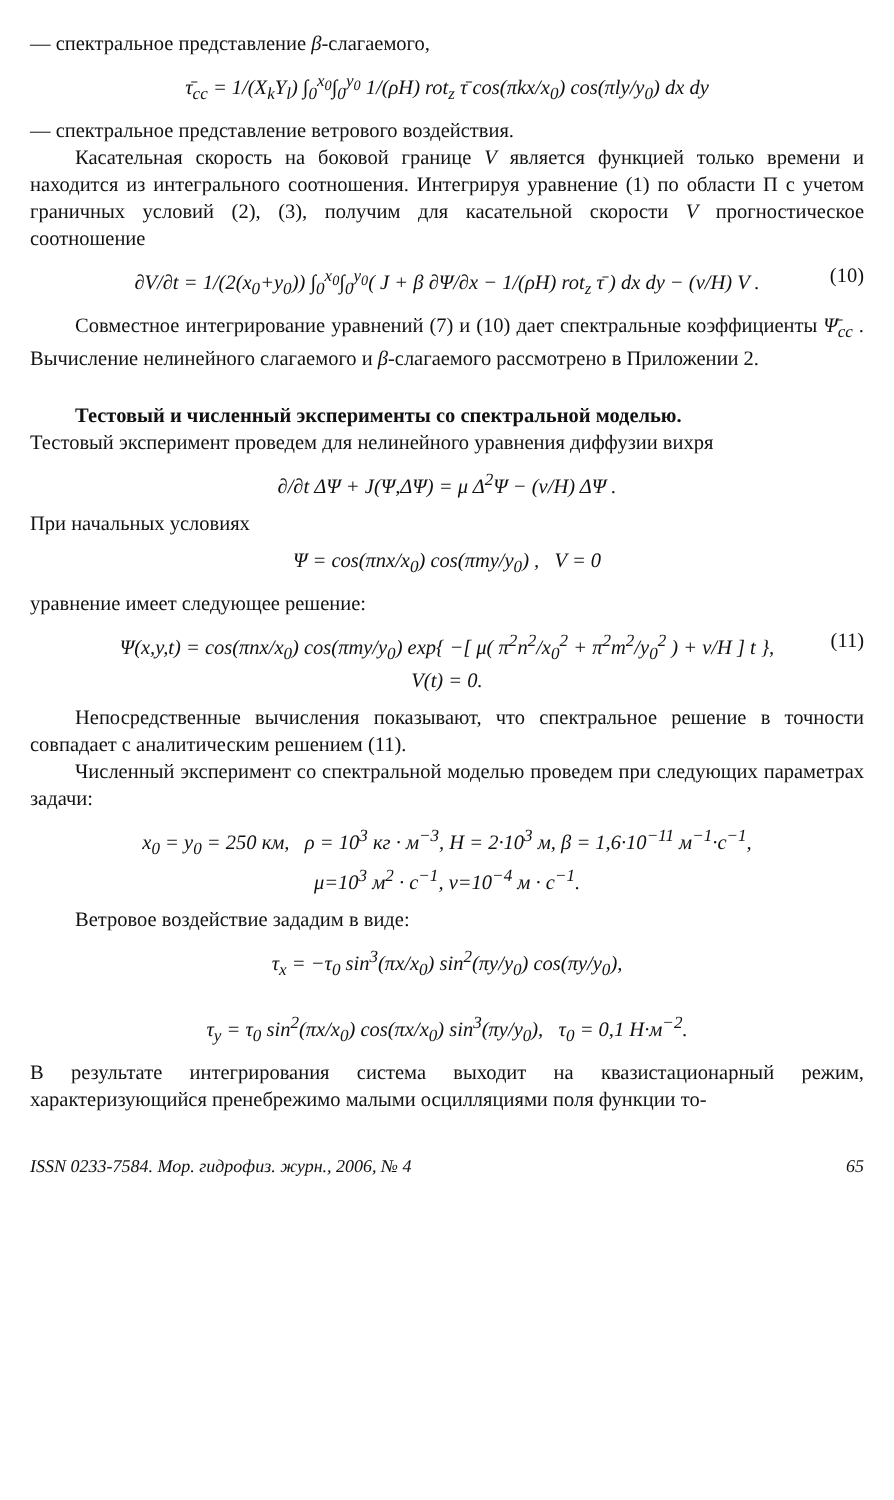— спектральное представление β-слагаемого,
τ̄<sub>cc</sub> = 1/(X<sub>k</sub>Y<sub>l</sub>) ∫<sub>0</sub><sup>x<sub>0</sub></sup>∫<sub>0</sub><sup>y<sub>0</sub></sup> 1/(ρH) rot<sub>z</sub> τ̄ cos(πkx/x<sub>0</sub>) cos(πly/y<sub>0</sub>) dx dy
— спектральное представление ветрового воздействия.
Касательная скорость на боковой границе V является функцией только времени и находится из интегрального соотношения. Интегрируя уравнение (1) по области П с учетом граничных условий (2), (3), получим для касательной скорости V прогностическое соотношение
∂V/∂t = 1/(2(x<sub>0</sub>+y<sub>0</sub>)) ∫<sub>0</sub><sup>x<sub>0</sub></sup>∫<sub>0</sub><sup>y<sub>0</sub></sup>( J + β ∂Ψ/∂x − 1/(ρH) rot<sub>z</sub> τ̄ ) dx dy − (ν/H) V . (10)
Совместное интегрирование уравнений (7) и (10) дает спектральные коэффициенты Ψ̄<sub>cc</sub> . Вычисление нелинейного слагаемого и β-слагаемого рассмотрено в Приложении 2.
Тестовый и численный эксперименты со спектральной моделью.
Тестовый эксперимент проведем для нелинейного уравнения диффузии вихря
∂/∂t ΔΨ + J(Ψ,ΔΨ) = μ Δ<sup>2</sup>Ψ − (ν/H) ΔΨ .
При начальных условиях
Ψ = cos(πnx/x<sub>0</sub>) cos(πmy/y<sub>0</sub>) , V = 0
уравнение имеет следующее решение:
Ψ(x,y,t) = cos(πnx/x<sub>0</sub>) cos(πmy/y<sub>0</sub>) exp{ −[ μ( π<sup>2</sup>n<sup>2</sup>/x<sub>0</sub><sup>2</sup> + π<sup>2</sup>m<sup>2</sup>/y<sub>0</sub><sup>2</sup> ) + ν/H ] t }, (11)
V(t) = 0.
Непосредственные вычисления показывают, что спектральное решение в точности совпадает с аналитическим решением (11).
Численный эксперимент со спектральной моделью проведем при следующих параметрах задачи:
x<sub>0</sub> = y<sub>0</sub> = 250 км, ρ = 10<sup>3</sup> кг · м<sup>−3</sup>, H = 2·10<sup>3</sup> м, β = 1,6·10<sup>−11</sup> м<sup>−1</sup>·с<sup>−1</sup>,
μ=10<sup>3</sup> м<sup>2</sup> · с<sup>−1</sup>, ν=10<sup>−4</sup> м · с<sup>−1</sup>.
Ветровое воздействие зададим в виде:
τ<sub>x</sub> = −τ<sub>0</sub> sin<sup>3</sup>(πx/x<sub>0</sub>) sin<sup>2</sup>(πy/y<sub>0</sub>) cos(πy/y<sub>0</sub>),
τ<sub>y</sub> = τ<sub>0</sub> sin<sup>2</sup>(πx/x<sub>0</sub>) cos(πx/x<sub>0</sub>) sin<sup>3</sup>(πy/y<sub>0</sub>), τ<sub>0</sub> = 0,1 Н·м<sup>−2</sup>.
В результате интегрирования система выходит на квазистационарный режим, характеризующийся пренебрежимо малыми осцилляциями поля функции то-
ISSN 0233-7584. Мор. гидрофиз. журн., 2006, № 4 65